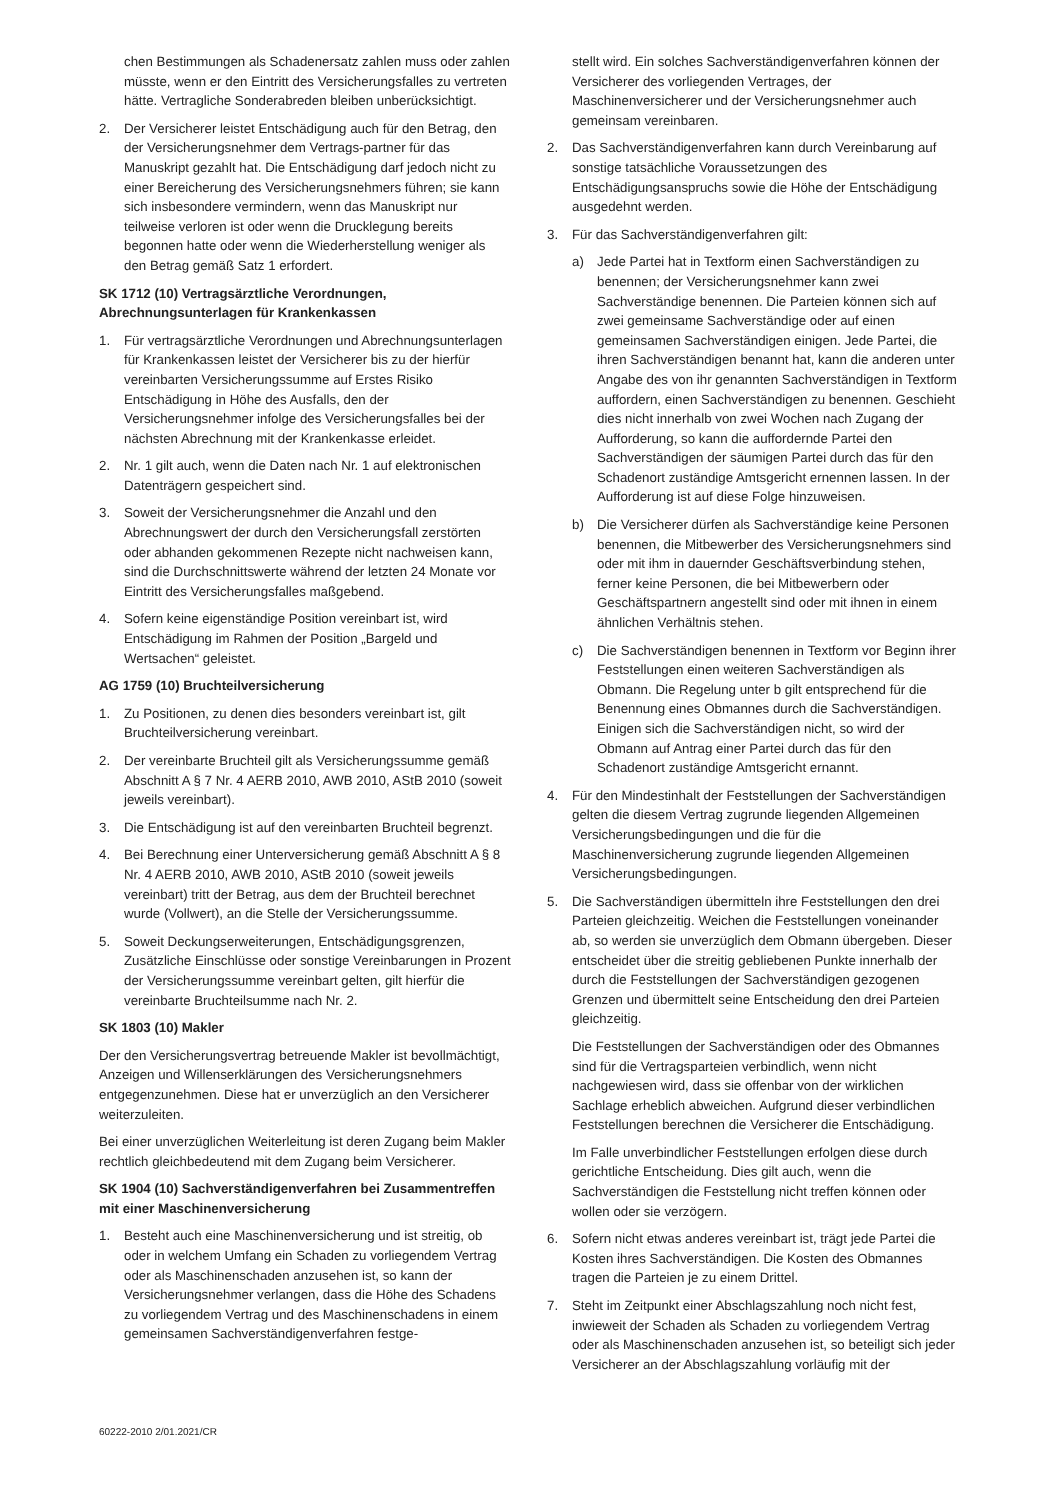chen Bestimmungen als Schadenersatz zahlen muss oder zahlen müsste, wenn er den Eintritt des Versicherungsfalles zu vertreten hätte. Vertragliche Sonderabreden bleiben unberücksichtigt.
2. Der Versicherer leistet Entschädigung auch für den Betrag, den der Versicherungsnehmer dem Vertrags-partner für das Manuskript gezahlt hat. Die Entschädigung darf jedoch nicht zu einer Bereicherung des Versicherungsnehmers führen; sie kann sich insbesondere vermindern, wenn das Manuskript nur teilweise verloren ist oder wenn die Drucklegung bereits begonnen hatte oder wenn die Wiederherstellung weniger als den Betrag gemäß Satz 1 erfordert.
SK 1712 (10) Vertragsärztliche Verordnungen, Abrechnungsunterlagen für Krankenkassen
1. Für vertragsärztliche Verordnungen und Abrechnungsunterlagen für Krankenkassen leistet der Versicherer bis zu der hierfür vereinbarten Versicherungssumme auf Erstes Risiko Entschädigung in Höhe des Ausfalls, den der Versicherungsnehmer infolge des Versicherungsfalles bei der nächsten Abrechnung mit der Krankenkasse erleidet.
2. Nr. 1 gilt auch, wenn die Daten nach Nr. 1 auf elektronischen Datenträgern gespeichert sind.
3. Soweit der Versicherungsnehmer die Anzahl und den Abrechnungswert der durch den Versicherungsfall zerstörten oder abhanden gekommenen Rezepte nicht nachweisen kann, sind die Durchschnittswerte während der letzten 24 Monate vor Eintritt des Versicherungsfalles maßgebend.
4. Sofern keine eigenständige Position vereinbart ist, wird Entschädigung im Rahmen der Position „Bargeld und Wertsachen“ geleistet.
AG 1759 (10) Bruchteilversicherung
1. Zu Positionen, zu denen dies besonders vereinbart ist, gilt Bruchteilversicherung vereinbart.
2. Der vereinbarte Bruchteil gilt als Versicherungssumme gemäß Abschnitt A § 7 Nr. 4 AERB 2010, AWB 2010, AStB 2010 (soweit jeweils vereinbart).
3. Die Entschädigung ist auf den vereinbarten Bruchteil begrenzt.
4. Bei Berechnung einer Unterversicherung gemäß Abschnitt A § 8 Nr. 4 AERB 2010, AWB 2010, AStB 2010 (soweit jeweils vereinbart) tritt der Betrag, aus dem der Bruchteil berechnet wurde (Vollwert), an die Stelle der Versicherungssumme.
5. Soweit Deckungserweiterungen, Entschädigungsgrenzen, Zusätzliche Einschlüsse oder sonstige Vereinbarungen in Prozent der Versicherungssumme vereinbart gelten, gilt hierfür die vereinbarte Bruchteilsumme nach Nr. 2.
SK 1803 (10) Makler
Der den Versicherungsvertrag betreuende Makler ist bevollmächtigt, Anzeigen und Willenserklärungen des Versicherungsnehmers entgegenzunehmen. Diese hat er unverzüglich an den Versicherer weiterzuleiten.
Bei einer unverzüglichen Weiterleitung ist deren Zugang beim Makler rechtlich gleichbedeutend mit dem Zugang beim Versicherer.
SK 1904 (10) Sachverständigenverfahren bei Zusammentreffen mit einer Maschinenversicherung
1. Besteht auch eine Maschinenversicherung und ist streitig, ob oder in welchem Umfang ein Schaden zu vorliegendem Vertrag oder als Maschinenschaden anzusehen ist, so kann der Versicherungsnehmer verlangen, dass die Höhe des Schadens zu vorliegendem Vertrag und des Maschinenschadens in einem gemeinsamen Sachverständigenverfahren festge-
stellt wird. Ein solches Sachverständigenverfahren können der Versicherer des vorliegenden Vertrages, der Maschinenversicherer und der Versicherungsnehmer auch gemeinsam vereinbaren.
2. Das Sachverständigenverfahren kann durch Vereinbarung auf sonstige tatsächliche Voraussetzungen des Entschädigungsanspruchs sowie die Höhe der Entschädigung ausgedehnt werden.
3. Für das Sachverständigenverfahren gilt:
a) Jede Partei hat in Textform einen Sachverständigen zu benennen; der Versicherungsnehmer kann zwei Sachverständige benennen. Die Parteien können sich auf zwei gemeinsame Sachverständige oder auf einen gemeinsamen Sachverständigen einigen. Jede Partei, die ihren Sachverständigen benannt hat, kann die anderen unter Angabe des von ihr genannten Sachverständigen in Textform auffordern, einen Sachverständigen zu benennen. Geschieht dies nicht innerhalb von zwei Wochen nach Zugang der Aufforderung, so kann die auffordernde Partei den Sachverständigen der säumigen Partei durch das für den Schadenort zuständige Amtsgericht ernennen lassen. In der Aufforderung ist auf diese Folge hinzuweisen.
b) Die Versicherer dürfen als Sachverständige keine Personen benennen, die Mitbewerber des Versicherungsnehmers sind oder mit ihm in dauernder Geschäftsverbindung stehen, ferner keine Personen, die bei Mitbewerbern oder Geschäftspartnern angestellt sind oder mit ihnen in einem ähnlichen Verhältnis stehen.
c) Die Sachverständigen benennen in Textform vor Beginn ihrer Feststellungen einen weiteren Sachverständigen als Obmann. Die Regelung unter b gilt entsprechend für die Benennung eines Obmannes durch die Sachverständigen. Einigen sich die Sachverständigen nicht, so wird der Obmann auf Antrag einer Partei durch das für den Schadenort zuständige Amtsgericht ernannt.
4. Für den Mindestinhalt der Feststellungen der Sachverständigen gelten die diesem Vertrag zugrunde liegenden Allgemeinen Versicherungsbedingungen und die für die Maschinenversicherung zugrunde liegenden Allgemeinen Versicherungsbedingungen.
5. Die Sachverständigen übermitteln ihre Feststellungen den drei Parteien gleichzeitig. Weichen die Feststellungen voneinander ab, so werden sie unverzüglich dem Obmann übergeben. Dieser entscheidet über die streitig gebliebenen Punkte innerhalb der durch die Feststellungen der Sachverständigen gezogenen Grenzen und übermittelt seine Entscheidung den drei Parteien gleichzeitig.
Die Feststellungen der Sachverständigen oder des Obmannes sind für die Vertragsparteien verbindlich, wenn nicht nachgewiesen wird, dass sie offenbar von der wirklichen Sachlage erheblich abweichen. Aufgrund dieser verbindlichen Feststellungen berechnen die Versicherer die Entschädigung.
Im Falle unverbindlicher Feststellungen erfolgen diese durch gerichtliche Entscheidung. Dies gilt auch, wenn die Sachverständigen die Feststellung nicht treffen können oder wollen oder sie verzögern.
6. Sofern nicht etwas anderes vereinbart ist, trägt jede Partei die Kosten ihres Sachverständigen. Die Kosten des Obmannes tragen die Parteien je zu einem Drittel.
7. Steht im Zeitpunkt einer Abschlagszahlung noch nicht fest, inwieweit der Schaden als Schaden zu vorliegendem Vertrag oder als Maschinenschaden anzusehen ist, so beteiligt sich jeder Versicherer an der Abschlagszahlung vorläufig mit der
60222-2010 2/01.2021/CR